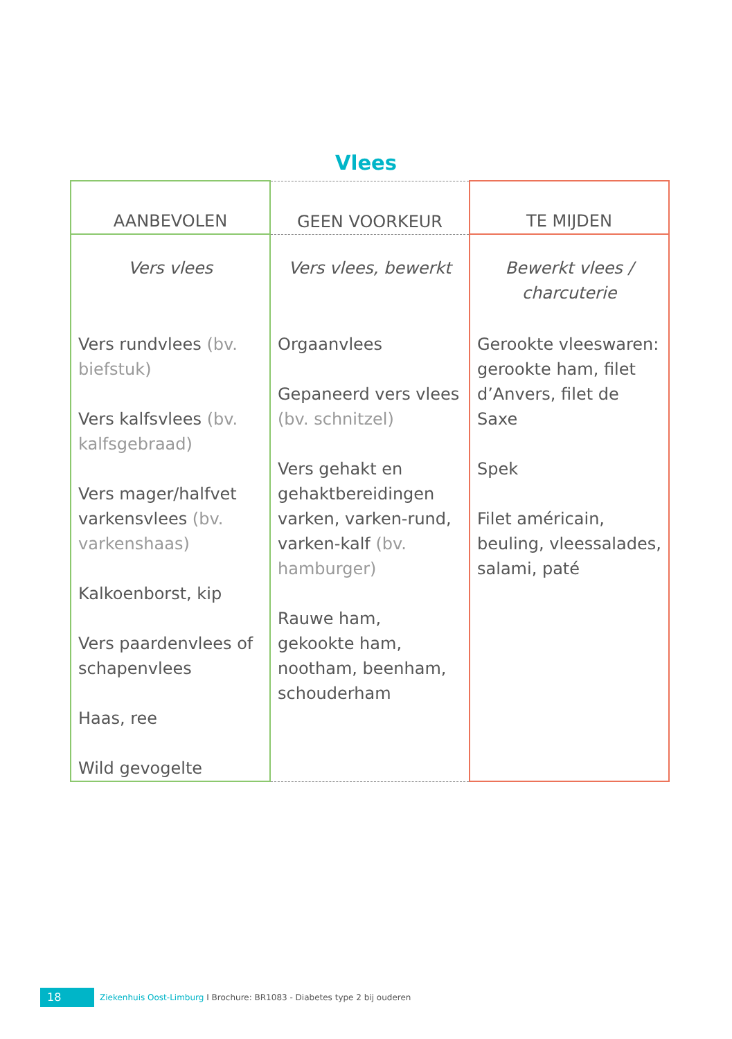Vlees
| AANBEVOLEN | GEEN VOORKEUR | TE MIJDEN |
| --- | --- | --- |
| Vers vlees | Vers vlees, bewerkt | Bewerkt vlees / charcuterie |
| Vers rundvlees (bv. biefstuk) Vers kalfsvlees (bv. kalfsgebraad) Vers mager/halfvet varkensvlees (bv. varkenshaas) Kalkoenborst, kip Vers paardenvlees of schapenvlees Haas, ree Wild gevogelte | Orgaanvlees Gepaneerd vers vlees (bv. schnitzel) Vers gehakt en gehaktbereidingen varken, varken-rund, varken-kalf (bv. hamburger) Rauwe ham, gekookte ham, nootham, beenham, schouderham | Gerookte vleeswaren: gerookte ham, filet d’Anvers, filet de Saxe Spek Filet américain, beuling, vleessalades, salami, paté |
18
Ziekenhuis Oost-Limburg I Brochure: BR1083 - Diabetes type 2 bij ouderen